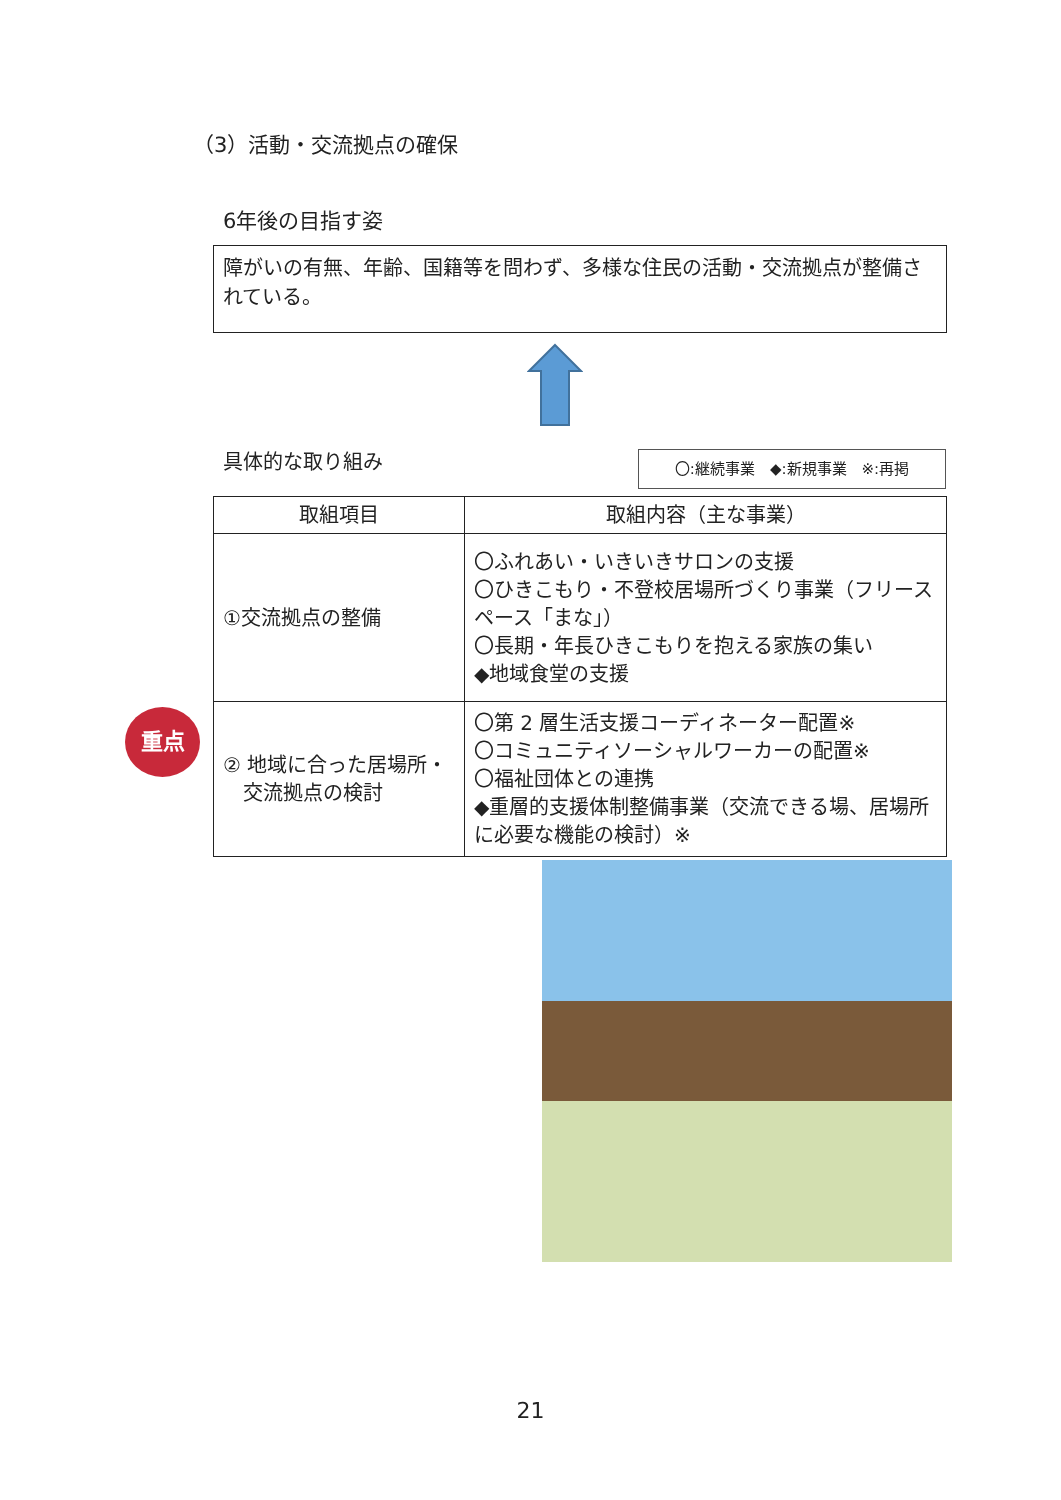（3）活動・交流拠点の確保
6年後の目指す姿
障がいの有無、年齢、国籍等を問わず、多様な住民の活動・交流拠点が整備されている。
具体的な取り組み 〇:継続事業　◆:新規事業　※:再掲
| 取組項目 | 取組内容（主な事業） |
| --- | --- |
| ①交流拠点の整備 | 〇ふれあい・いきいきサロンの支援 〇ひきこもり・不登校居場所づくり事業（フリースペース「まな」） 〇長期・年長ひきこもりを抱える家族の集い ◆地域食堂の支援 |
| ② 地域に合った居場所・ 交流拠点の検討 | 〇第 2 層生活支援コーディネーター配置※ 〇コミュニティソーシャルワーカーの配置※ 〇福祉団体との連携 ◆重層的支援体制整備事業（交流できる場、居場所に必要な機能の検討）※ |
重点
21